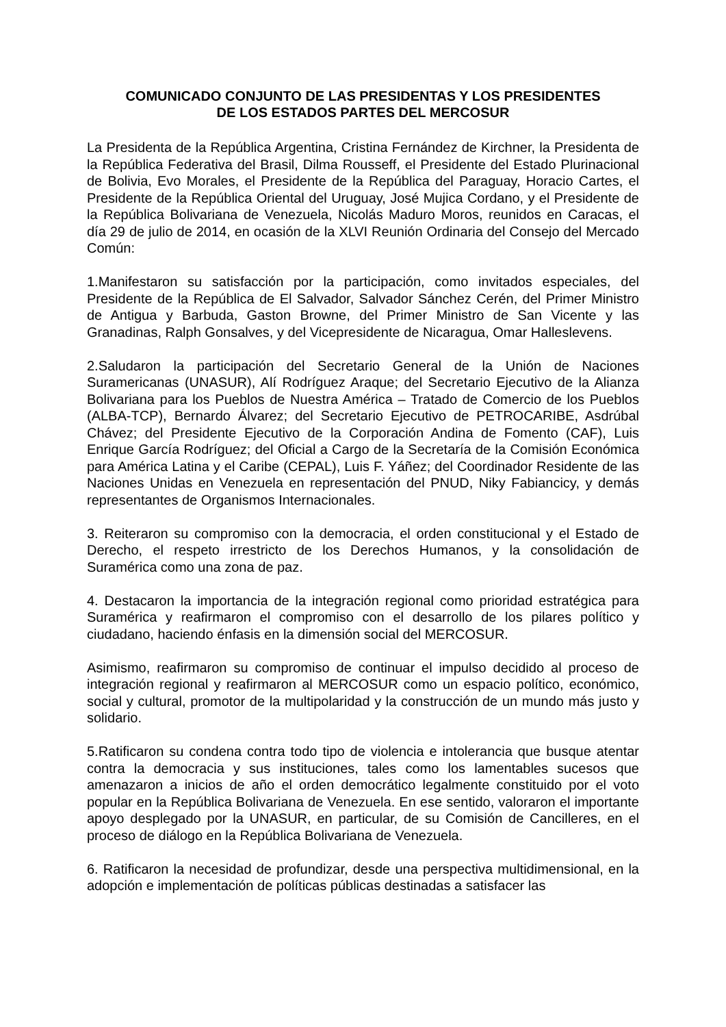COMUNICADO CONJUNTO DE LAS PRESIDENTAS Y LOS PRESIDENTES
DE LOS ESTADOS PARTES DEL MERCOSUR
La Presidenta de la República Argentina, Cristina Fernández de Kirchner, la Presidenta de la República Federativa del Brasil, Dilma Rousseff, el Presidente del Estado Plurinacional de Bolivia, Evo Morales, el Presidente de la República del Paraguay, Horacio Cartes, el Presidente de la República Oriental del Uruguay, José Mujica Cordano, y el Presidente de la República Bolivariana de Venezuela, Nicolás Maduro Moros, reunidos en Caracas, el día 29 de julio de 2014, en ocasión de la XLVI Reunión Ordinaria del Consejo del Mercado Común:
1.Manifestaron su satisfacción por la participación, como invitados especiales, del Presidente de la República de El Salvador, Salvador Sánchez Cerén, del Primer Ministro de Antigua y Barbuda, Gaston Browne, del Primer Ministro de San Vicente y las Granadinas, Ralph Gonsalves, y del Vicepresidente de Nicaragua, Omar Halleslevens.
2.Saludaron la participación del Secretario General de la Unión de Naciones Suramericanas (UNASUR), Alí Rodríguez Araque; del Secretario Ejecutivo de la Alianza Bolivariana para los Pueblos de Nuestra América – Tratado de Comercio de los Pueblos (ALBA-TCP), Bernardo Álvarez; del Secretario Ejecutivo de PETROCARIBE, Asdrúbal Chávez; del Presidente Ejecutivo de la Corporación Andina de Fomento (CAF), Luis Enrique García Rodríguez; del Oficial a Cargo de la Secretaría de la Comisión Económica para América Latina y el Caribe (CEPAL), Luis F. Yáñez; del Coordinador Residente de las Naciones Unidas en Venezuela en representación del PNUD, Niky Fabiancicy, y demás representantes de Organismos Internacionales.
3. Reiteraron su compromiso con la democracia, el orden constitucional y el Estado de Derecho, el respeto irrestricto de los Derechos Humanos, y la consolidación de Suramérica como una zona de paz.
4. Destacaron la importancia de la integración regional como prioridad estratégica para Suramérica y reafirmaron el compromiso con el desarrollo de los pilares político y ciudadano, haciendo énfasis en la dimensión social del MERCOSUR.
Asimismo, reafirmaron su compromiso de continuar el impulso decidido al proceso de integración regional y reafirmaron al MERCOSUR como un espacio político, económico, social y cultural, promotor de la multipolaridad y la construcción de un mundo más justo y solidario.
5.Ratificaron su condena contra todo tipo de violencia e intolerancia que busque atentar contra la democracia y sus instituciones, tales como los lamentables sucesos que amenazaron a inicios de año el orden democrático legalmente constituido por el voto popular en la República Bolivariana de Venezuela. En ese sentido, valoraron el importante apoyo desplegado por la UNASUR, en particular, de su Comisión de Cancilleres, en el proceso de diálogo en la República Bolivariana de Venezuela.
6. Ratificaron la necesidad de profundizar, desde una perspectiva multidimensional, en la adopción e implementación de políticas públicas destinadas a satisfacer las